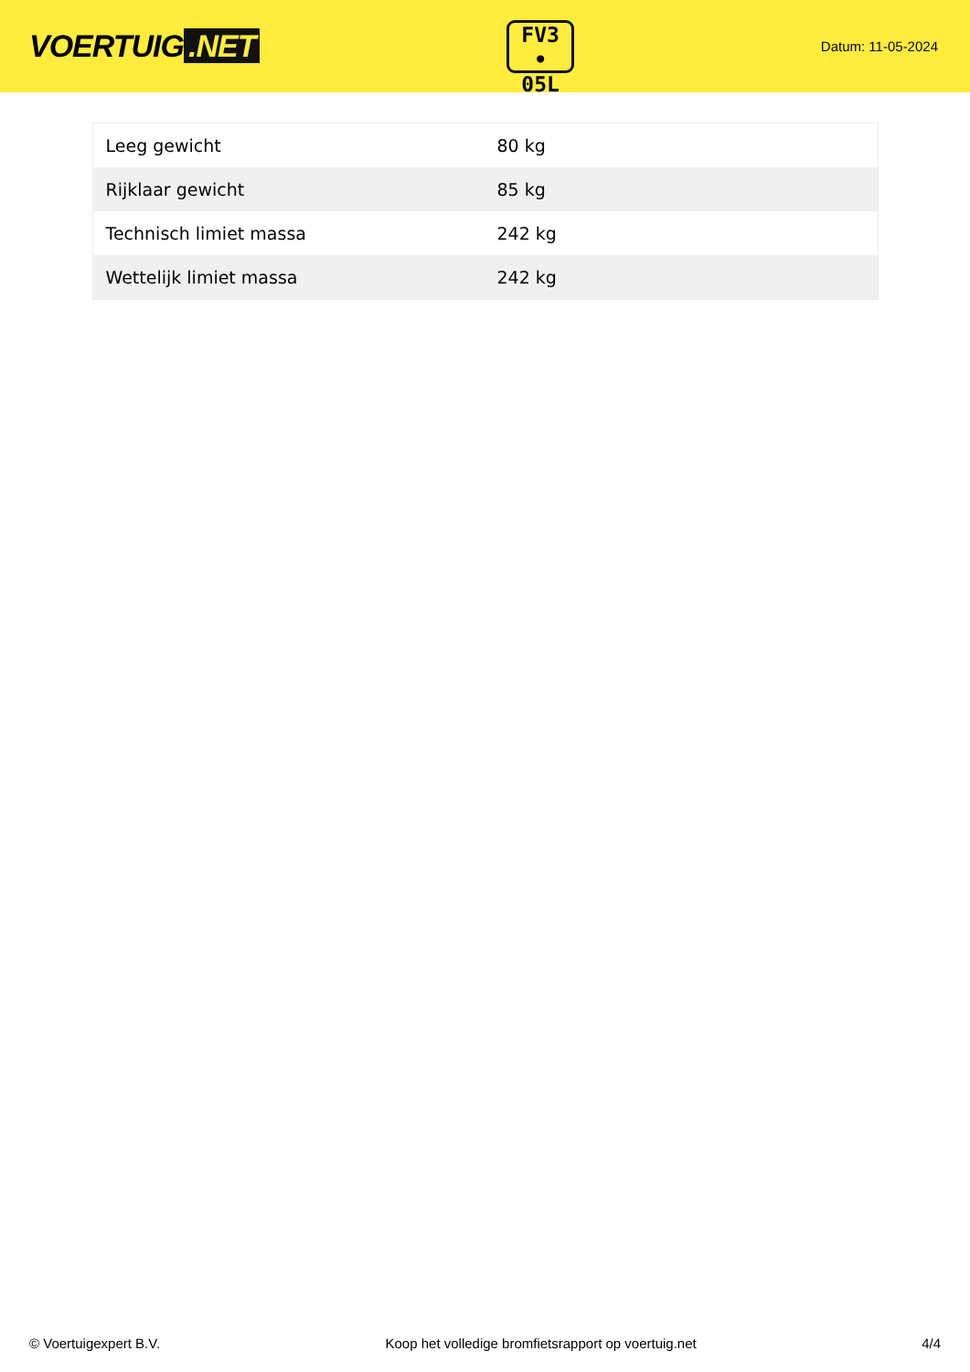VOERTUIG.NET
FV3
• 05L
Datum: 11-05-2024
| Leeg gewicht | 80 kg |
| Rijklaar gewicht | 85 kg |
| Technisch limiet massa | 242 kg |
| Wettelijk limiet massa | 242 kg |
© Voertuigexpert B.V. Koop het volledige bromfietsrapport op voertuig.net 4/4